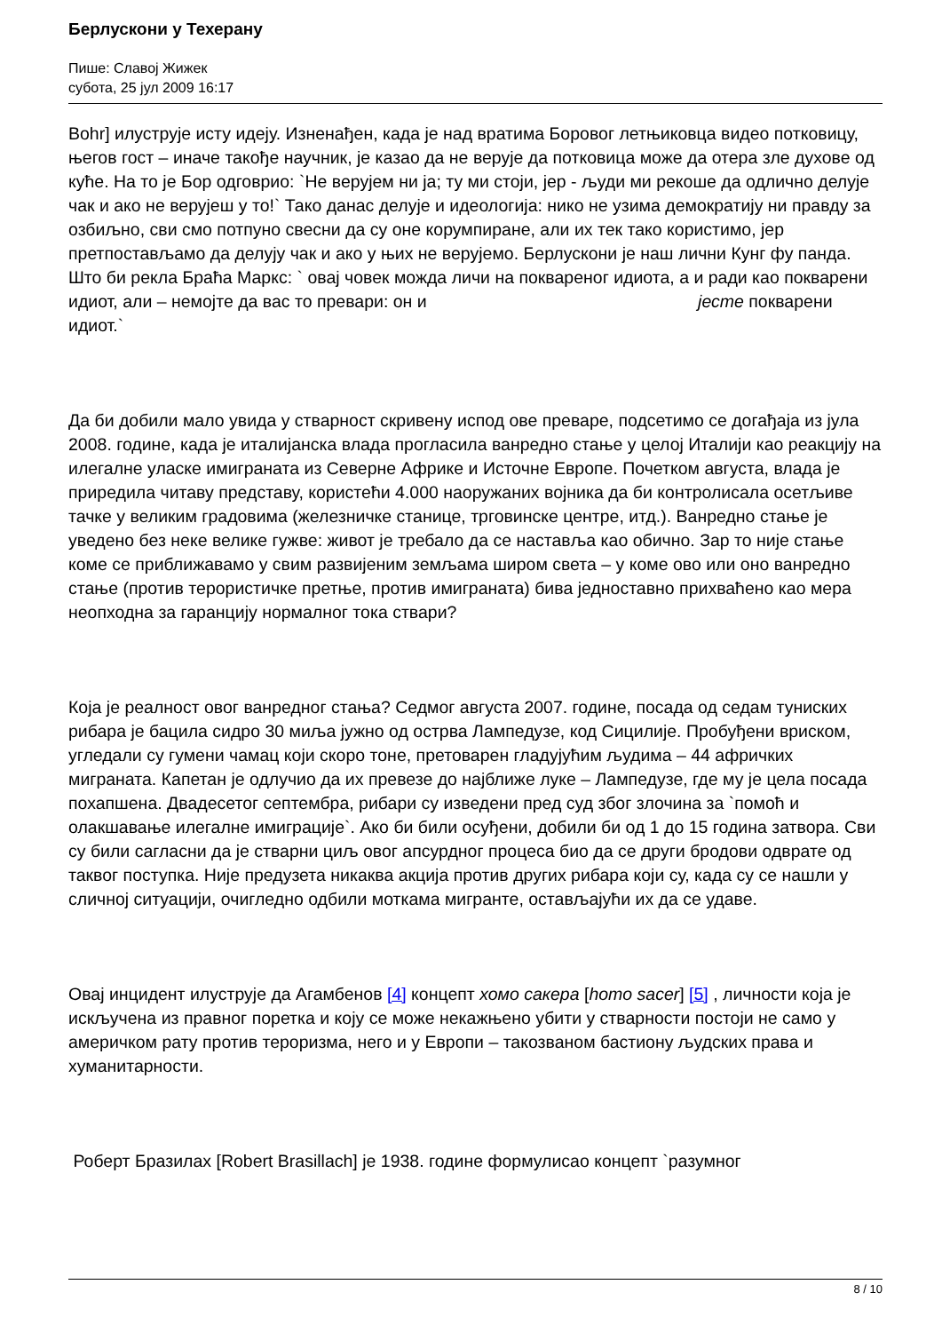Берлускони у Техерану
Пише: Славој Жижек
субота, 25 јул 2009 16:17
Bohr] илуструје исту идеју. Изненађен, када је над вратима Боровог летњиковца видео потковицу, његов гост – иначе такође научник, је казао да не верује да потковица може да отера зле духове од куће. На то је Бор одговрио: `Не верујем ни ја; ту ми стоји, јер - људи ми рекоше да одлично делује чак и ако не верујеш у то!` Тако данас делује и идеологија: нико не узима демократију ни правду за озбиљно, сви смо потпуно свесни да су оне корумпиране, али их тек тако користимо, јер претпостављамо да делују чак и ако у њих не верујемо. Берлускони је наш лични Кунг фу панда. Што би рекла Браћа Маркс: ` овај човек можда личи на поквареног идиота, а и ради као покварени идиот, али – немојте да вас то превари: он и јесте покварени идиот.`
Да би добили мало увида у стварност скривену испод ове преваре, подсетимо се догађаја из јула 2008. године, када је италијанска влада прогласила ванредно стање у целој Италији као реакцију на илегалне уласке имиграната из Северне Африке и Источне Европе. Почетком августа, влада је приредила читаву представу, користећи 4.000 наоружаних војника да би контролисала осетљиве тачке у великим градовима (железничке станице, трговинске центре, итд.). Ванредно стање је уведено без неке велике гужве: живот је требало да се наставља као обично. Зар то није стање коме се приближавамо у свим развијеним земљама широм света – у коме ово или оно ванредно стање (против терористичке претње, против имиграната) бива једноставно прихваћено као мера неопходна за гаранцију нормалног тока ствари?
Која је реалност овог ванредног стања? Седмог августа 2007. године, посада од седам туниских рибара је бацила сидро 30 миља јужно од острва Лампедузе, код Сицилије. Пробуђени вриском, угледали су гумени чамац који скоро тоне, претоварен гладујућим људима – 44 афричких миграната. Капетан је одлучио да их превезе до најближе луке – Лампедузе, где му је цела посада похапшена. Двадесетог септембра, рибари су изведени пред суд због злочина за `помоћ и олакшавање илегалне имиграције`. Ако би били осуђени, добили би од 1 до 15 година затвора. Сви су били сагласни да је стварни циљ овог апсурдног процеса био да се други бродови одврате од таквог поступка. Није предузета никаква акција против других рибара који су, када су се нашли у сличној ситуацији, очигледно одбили моткама мигранте, остављајући их да се удаве.
Овај инцидент илуструје да Агамбенов [4] концепт хомо сакера [homo sacer] [5] , личности која је искључена из правног поретка и коју се може некажњено убити у стварности постоји не само у америчком рату против тероризма, него и у Европи – такозваном бастиону људских права и хуманитарности.
Роберт Бразилах [Robert Brasillach] је 1938. године формулисао концепт `разумног
8 / 10